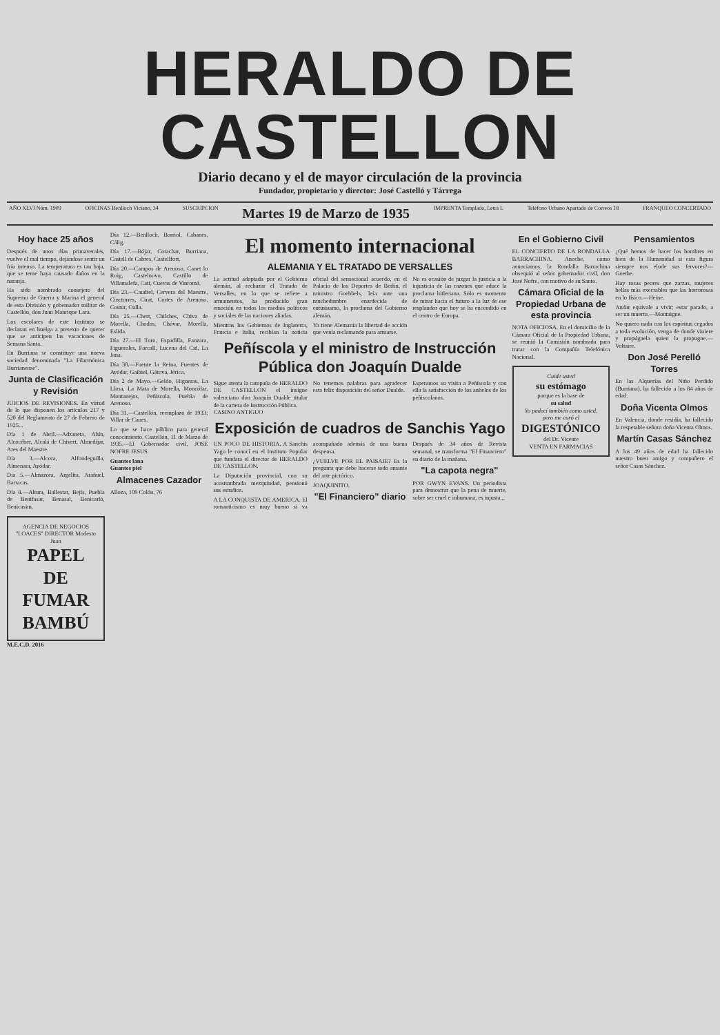HERALDO DE CASTELLON
Diario decano y el de mayor circulación de la provincia
Fundador, propietario y director: José Castelló y Tárrega
AÑO XLVI Núm. 1909 OFICINAS Benlloch Viciano, 34 SUSCRIPCION Martes 19 de Marzo de 1935 IMPRENTA Templado, Letra L Teléfono Urbano Apartado de Correos 18 FRANQUEO CONCERTADO
Hoy hace 25 años
Después de unos días primaverales, vuelve el mal tiempo, dejándose sentir un frío intenso. La temperatura es tan baja, que se teme haya causado daños en la naranja.
Ha sido nombrado consejero del Supremo de Guerra y Marina el general de esta División y gobernador militar de Castellón, don Juan Manrique Lara.
Los escolares de este Instituto se declaran en huelga a pretexto de querer que se anticipen las vacaciones de Semana Santa.
En Burriana se constituye una nueva sociedad denominada "La Filarmónica Burrianense".
Junta de Clasificación y Revisión
JUICIOS DE REVISIONES. En virtud de lo que disponen los artículos 217 y 520 del Reglamento de 27 de Febrero de 1925...
Día 1 de Abril.—Adzaneta, Ahín, Alcocéber, Alcalá de Chivert, Almedíjar, Ares del Maestre.
Día 3.—Alcora, Alfondeguilla, Almenara, Ayódar.
Día 5.—Almazora, Argelita, Arañuel, Barracas.
Día 8.—Altura, Ballestar, Bejís, Puebla de Benifasar, Benasal, Benicarló, Benicasim.
AGENCIA DE NEGOCIOS "LOACES" DIRECTOR Modesto Juan
PAPEL DE FUMAR BAMBÚ
Día 12.—Benlloch, Borriol, Cabanes, Cálig.
Día 17.—Bójar, Corachar, Burriana, Castell de Cabres, Castellfort.
Día 20.—Campos de Arenoso, Canet lo Roig, Castelnovo, Castillo de Villamalefa, Catí, Cuevas de Vinromá.
Día 23.—Caudiel, Cervera del Maestre, Cinctorres, Cirat, Cortes de Arenoso, Costur, Culla.
Día 25.—Chert, Chilches, Chiva de Morella, Chodos, Chóvar, Morella, Eslida.
Día 27.—El Toro, Espadilla, Fanzara, Figueroles, Forcall, Lucena del Cid, La Jana.
Día 30.—Fuente la Reina, Fuentes de Ayódar, Gaibiel, Gátova, Jérica.
Día 2 de Mayo.—Geldo, Higueras, La Llosa, La Mata de Morella, Moncófar, Montanejos, Peñíscola, Puebla de Arenoso.
Día 31.—Castellón, reemplazo de 1933; Villar de Canes.
Lo que se hace público para general conocimiento. Castellón, 11 de Marzo de 1935.—El Gobernador civil, JOSE NOFRE JESUS.
Guantes lana
Guantes piel
Almacenes Cazador
Alloza, 109 Colón, 76
El momento internacional
ALEMANIA Y EL TRATADO DE VERSALLES
La actitud adoptada por el Gobierno alemán, al rechazar el Tratado de Versalles, en lo que se refiere a armamentos, ha producido gran emoción en todos los medios políticos y sociales de las naciones aliadas.
Mientras los Gobiernos de Inglaterra, Francia e Italia, recibían la noticia oficial del sensacional acuerdo, en el Palacio de los Deportes de Berlín, el ministro Goebbels, leía ante una muchedumbre enardecida de entusiasmo, la proclama del Gobierno alemán.
Ya tiene Alemania la libertad de acción que venía reclamando para armarse.
No es ocasión de juzgar la justicia o la injusticia de las razones que aduce la proclama hitleriana. Solo es momento de mirar hacia el futuro a la luz de ese resplandor que hoy se ha encendido en el centro de Europa.
Peñíscola y el ministro de Instrucción Pública don Joaquín Dualde
Sigue atenta la campaña de HERALDO DE CASTELLON el insigne valenciano don Joaquín Dualde titular de la cartera de Instrucción Pública.
No tenemos palabras para agradecer esta feliz disposición del señor Dualde.
Esperamos su visita a Peñíscola y con ella la satisfacción de los anhelos de los peñiscolanos.
CASINO ANTIGUO
Exposición de cuadros de Sanchis Yago
UN POCO DE HISTORIA. A Sanchis Yago le conocí en el Instituto Popular que fundara el director de HERALDO DE CASTELLON.
La Diputación provincial, con su acostumbrada mezquindad, pensionó sus estudios.
A LA CONQUISTA DE AMERICA. El romanticismo es muy bueno si va acompañado además de una buena despensa.
¿VUELVE POR EL PAISAJE? Es la pregunta que debe hacerse todo amante del arte pictórico.
JOAQUINITO.
"El Financiero" diario
Después de 34 años de Revista semanal, se transforma "El Financiero" en diario de la mañana.
"La capota negra"
POR GWYN EVANS. Un periodista para demostrar que la pena de muerte, sobre ser cruel e inhumana, es injusta...
En el Gobierno Civil
EL CONCIERTO DE LA RONDALLA BARRACHINA. Anoche, como anunciamos, la Rondalla Barrachina obsequió al señor gobernador civil, don José Nofre, con motivo de su Santo.
Cámara Oficial de la Propiedad Urbana de esta provincia
NOTA OFICIOSA. En el domicilio de la Cámara Oficial de la Propiedad Urbana, se reunió la Comisión nombrada para tratar con la Compañía Telefónica Nacional.
Cuide usted
su estómago
porque es la base de
su salud
Yo padecí también como usted, pero me curó el
DIGESTÓNICO
del Dr. Vicente
VENTA EN FARMACIAS
Pensamientos
¿Qué hemos de hacer los hombres en bien de la Humanidad si esta figura siempre nos elude sus fervores?—Goethe.
Hay rosas peores que zarzas, mujeres bellas más execrables que las horrorosas en lo físico.—Heine.
Andar equivale a vivir; estar parado, a ser un muerto.—Montaigne.
No quiero nada con los espíritus cegados a toda evolución, venga de donde viniere y propúgnela quien la propugne.—Voltaire.
Don José Perelló Torres
En las Alquerías del Niño Perdido (Burriana), ha fallecido a los 84 años de edad.
Doña Vicenta Olmos
En Valencia, donde residía, ha fallecido la respetable señora doña Vicenta Olmos.
Martín Casas Sánchez
A los 49 años de edad ha fallecido nuestro buen amigo y compañero el señor Casas Sánchez.
M.E.C.D. 2016